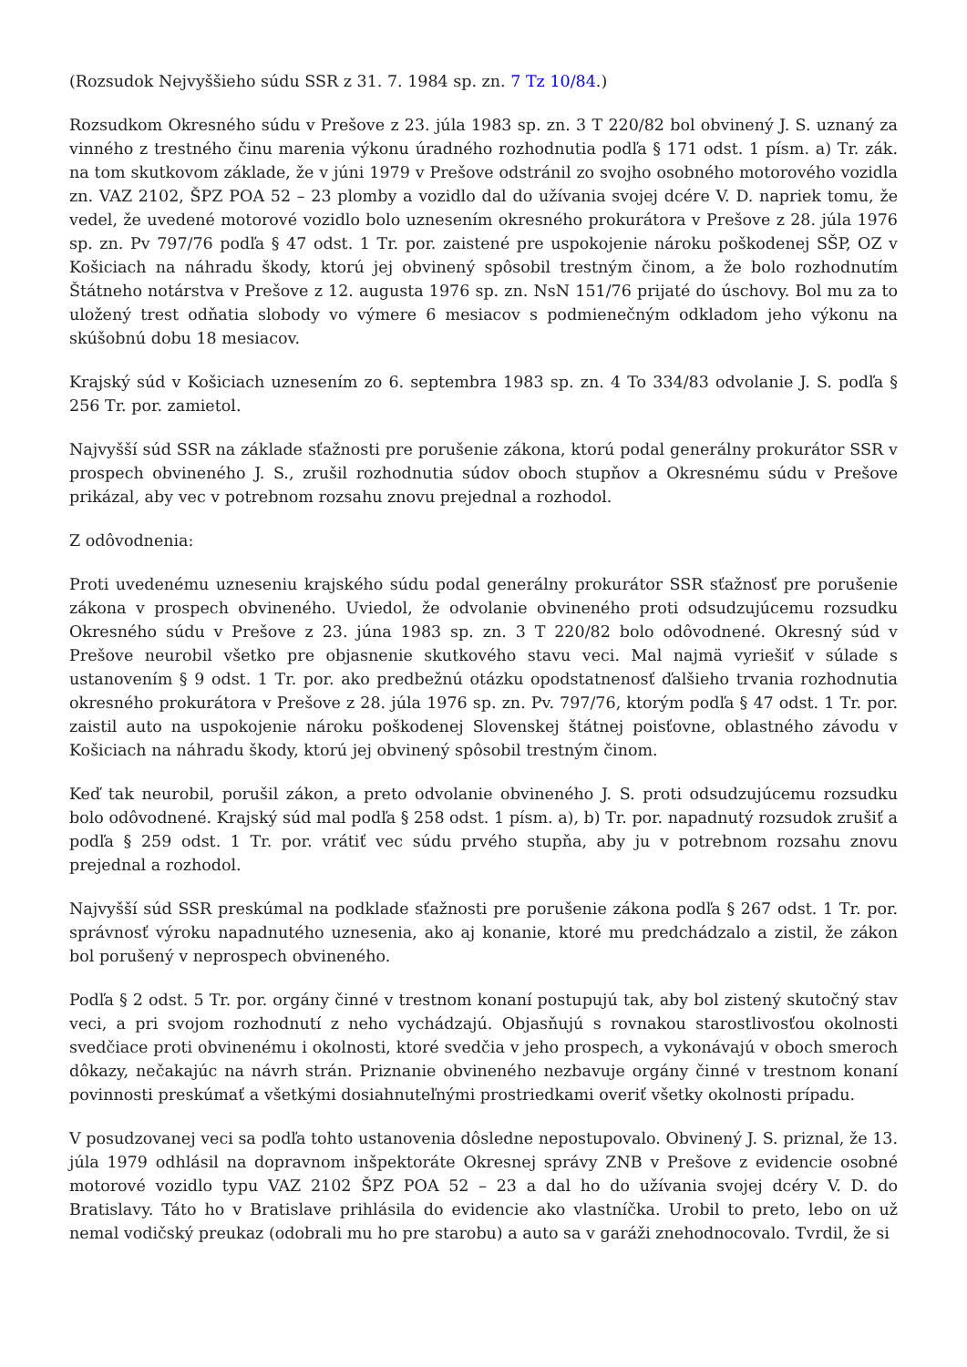(Rozsudok Nejvyššieho súdu SSR z 31. 7. 1984 sp. zn. 7 Tz 10/84.)
Rozsudkom Okresného súdu v Prešove z 23. júla 1983 sp. zn. 3 T 220/82 bol obvinený J. S. uznaný za vinného z trestného činu marenia výkonu úradného rozhodnutia podľa § 171 odst. 1 písm. a) Tr. zák. na tom skutkovom základe, že v júni 1979 v Prešove odstránil zo svojho osobného motorového vozidla zn. VAZ 2102, ŠPZ POA 52 – 23 plomby a vozidlo dal do užívania svojej dcére V. D. napriek tomu, že vedel, že uvedené motorové vozidlo bolo uznesením okresného prokurátora v Prešove z 28. júla 1976 sp. zn. Pv 797/76 podľa § 47 odst. 1 Tr. por. zaistené pre uspokojenie nároku poškodenej SŠP, OZ v Košiciach na náhradu škody, ktorú jej obvinený spôsobil trestným činom, a že bolo rozhodnutím Štátneho notárstva v Prešove z 12. augusta 1976 sp. zn. NsN 151/76 prijaté do úschovy. Bol mu za to uložený trest odňatia slobody vo výmere 6 mesiacov s podmienečným odkladom jeho výkonu na skúšobnú dobu 18 mesiacov.
Krajský súd v Košiciach uznesením zo 6. septembra 1983 sp. zn. 4 To 334/83 odvolanie J. S. podľa § 256 Tr. por. zamietol.
Najvyšší súd SSR na základe sťažnosti pre porušenie zákona, ktorú podal generálny prokurátor SSR v prospech obvineného J. S., zrušil rozhodnutia súdov oboch stupňov a Okresnému súdu v Prešove prikázal, aby vec v potrebnom rozsahu znovu prejednal a rozhodol.
Z odôvodnenia:
Proti uvedenému uzneseniu krajského súdu podal generálny prokurátor SSR sťažnosť pre porušenie zákona v prospech obvineného. Uviedol, že odvolanie obvineného proti odsudzujúcemu rozsudku Okresného súdu v Prešove z 23. júna 1983 sp. zn. 3 T 220/82 bolo odôvodnené. Okresný súd v Prešove neurobil všetko pre objasnenie skutkového stavu veci. Mal najmä vyriešiť v súlade s ustanovením § 9 odst. 1 Tr. por. ako predbežnú otázku opodstatnenosť ďalšieho trvania rozhodnutia okresného prokurátora v Prešove z 28. júla 1976 sp. zn. Pv. 797/76, ktorým podľa § 47 odst. 1 Tr. por. zaistil auto na uspokojenie nároku poškodenej Slovenskej štátnej poisťovne, oblastného závodu v Košiciach na náhradu škody, ktorú jej obvinený spôsobil trestným činom.
Keď tak neurobil, porušil zákon, a preto odvolanie obvineného J. S. proti odsudzujúcemu rozsudku bolo odôvodnené. Krajský súd mal podľa § 258 odst. 1 písm. a), b) Tr. por. napadnutý rozsudok zrušiť a podľa § 259 odst. 1 Tr. por. vrátiť vec súdu prvého stupňa, aby ju v potrebnom rozsahu znovu prejednal a rozhodol.
Najvyšší súd SSR preskúmal na podklade sťažnosti pre porušenie zákona podľa § 267 odst. 1 Tr. por. správnosť výroku napadnutého uznesenia, ako aj konanie, ktoré mu predchádzalo a zistil, že zákon bol porušený v neprospech obvineného.
Podľa § 2 odst. 5 Tr. por. orgány činné v trestnom konaní postupujú tak, aby bol zistený skutočný stav veci, a pri svojom rozhodnutí z neho vychádzajú. Objasňujú s rovnakou starostlivosťou okolnosti svedčiace proti obvinenému i okolnosti, ktoré svedčia v jeho prospech, a vykonávajú v oboch smeroch dôkazy, nečakajúc na návrh strán. Priznanie obvineného nezbavuje orgány činné v trestnom konaní povinnosti preskúmať a všetkými dosiahnuteľnými prostriedkami overiť všetky okolnosti prípadu.
V posudzovanej veci sa podľa tohto ustanovenia dôsledne nepostupovalo. Obvinený J. S. priznal, že 13. júla 1979 odhlásil na dopravnom inšpektoráte Okresnej správy ZNB v Prešove z evidencie osobné motorové vozidlo typu VAZ 2102 ŠPZ POA 52 – 23 a dal ho do užívania svojej dcéry V. D. do Bratislavy. Táto ho v Bratislave prihlásila do evidencie ako vlastníčka. Urobil to preto, lebo on už nemal vodičský preukaz (odobrali mu ho pre starobu) a auto sa v garáži znehodnocovalo. Tvrdil, že si